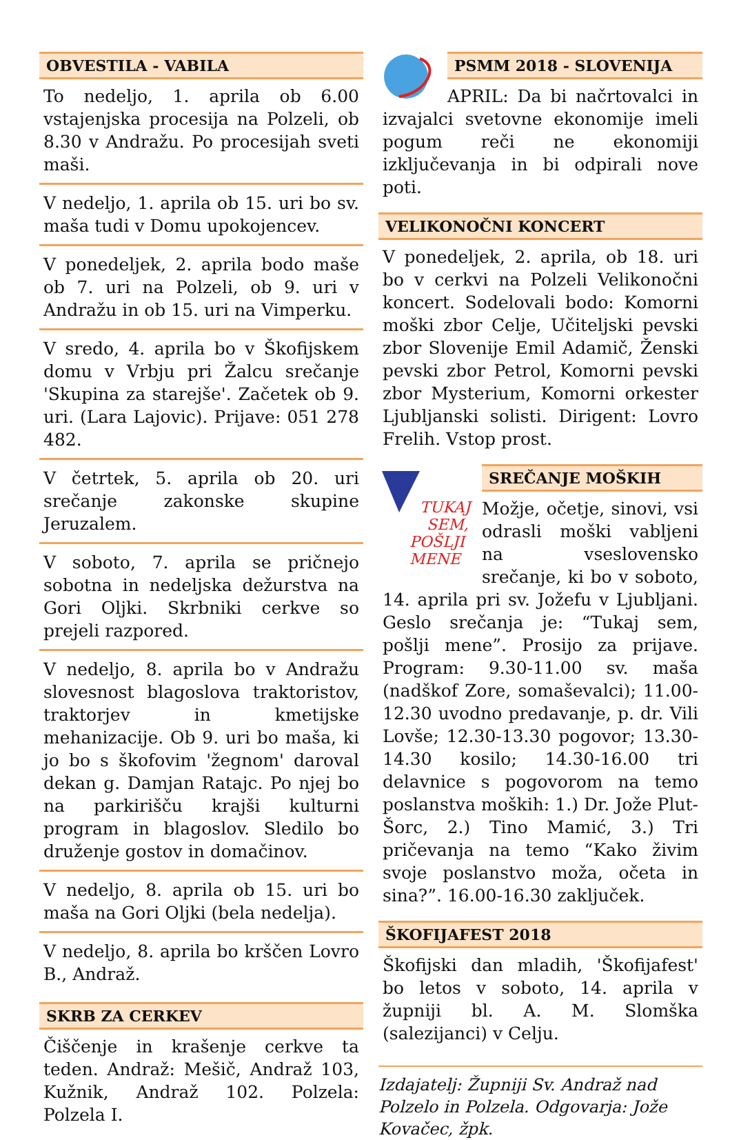OBVESTILA - VABILA
To nedeljo, 1. aprila ob 6.00 vstajenjska procesija na Polzeli, ob 8.30 v Andražu. Po procesijah sveti maši.
V nedeljo, 1. aprila ob 15. uri bo sv. maša tudi v Domu upokojencev.
V ponedeljek, 2. aprila bodo maše ob 7. uri na Polzeli, ob 9. uri v Andražu in ob 15. uri na Vimperku.
V sredo, 4. aprila bo v Škofijskem domu v Vrbju pri Žalcu srečanje 'Skupina za starejše'. Začetek ob 9. uri. (Lara Lajovic). Prijave: 051 278 482.
V četrtek, 5. aprila ob 20. uri srečanje zakonske skupine Jeruzalem.
V soboto, 7. aprila se pričnejo sobotna in nedeljska dežurstva na Gori Oljki. Skrbniki cerkve so prejeli razpored.
V nedeljo, 8. aprila bo v Andražu slovesnost blagoslova traktoristov, traktorjev in kmetijske mehanizacije. Ob 9. uri bo maša, ki jo bo s škofovim 'žegnom' daroval dekan g. Damjan Ratajc. Po njej bo na parkirišču krajši kulturni program in blagoslov. Sledilo bo druženje gostov in domačinov.
V nedeljo, 8. aprila ob 15. uri bo maša na Gori Oljki (bela nedelja).
V nedeljo, 8. aprila bo krščen Lovro B., Andraž.
SKRB ZA CERKEV
Čiščenje in krašenje cerkve ta teden. Andraž: Mešič, Andraž 103, Kužnik, Andraž 102. Polzela: Polzela I.
PSMM 2018 - SLOVENIJA
APRIL: Da bi načrtovalci in izvajalci svetovne ekonomije imeli pogum reči ne ekonomiji izključevanja in bi odpirali nove poti.
VELIKONOČNI KONCERT
V ponedeljek, 2. aprila, ob 18. uri bo v cerkvi na Polzeli Velikonočni koncert. Sodelovali bodo: Komorni moški zbor Celje, Učiteljski pevski zbor Slovenije Emil Adamič, Ženski pevski zbor Petrol, Komorni pevski zbor Mysterium, Komorni orkester Ljubljanski solisti. Dirigent: Lovro Frelih. Vstop prost.
TUKAJ
SEM,
POŠLJI
MENE
SREČANJE MOŠKIH
Možje, očetje, sinovi, vsi odrasli moški vabljeni na vseslovensko srečanje, ki bo v soboto, 14. aprila pri sv. Jožefu v Ljubljani. Geslo srečanja je: “Tukaj sem, pošlji mene”. Prosijo za prijave. Program: 9.30-11.00 sv. maša (nadškof Zore, somaševalci); 11.00-12.30 uvodno predavanje, p. dr. Vili Lovše; 12.30-13.30 pogovor; 13.30-14.30 kosilo; 14.30-16.00 tri delavnice s pogovorom na temo poslanstva moških: 1.) Dr. Jože Plut-Šorc, 2.) Tino Mamić, 3.) Tri pričevanja na temo “Kako živim svoje poslanstvo moža, očeta in sina?”. 16.00-16.30 zaključek.
ŠKOFIJAFEST 2018
Škofijski dan mladih, 'Škofijafest' bo letos v soboto, 14. aprila v župniji bl. A. M. Slomška (salezijanci) v Celju.
Izdajatelj: Župniji Sv. Andraž nad Polzelo in Polzela. Odgovarja: Jože Kovačec, žpk.